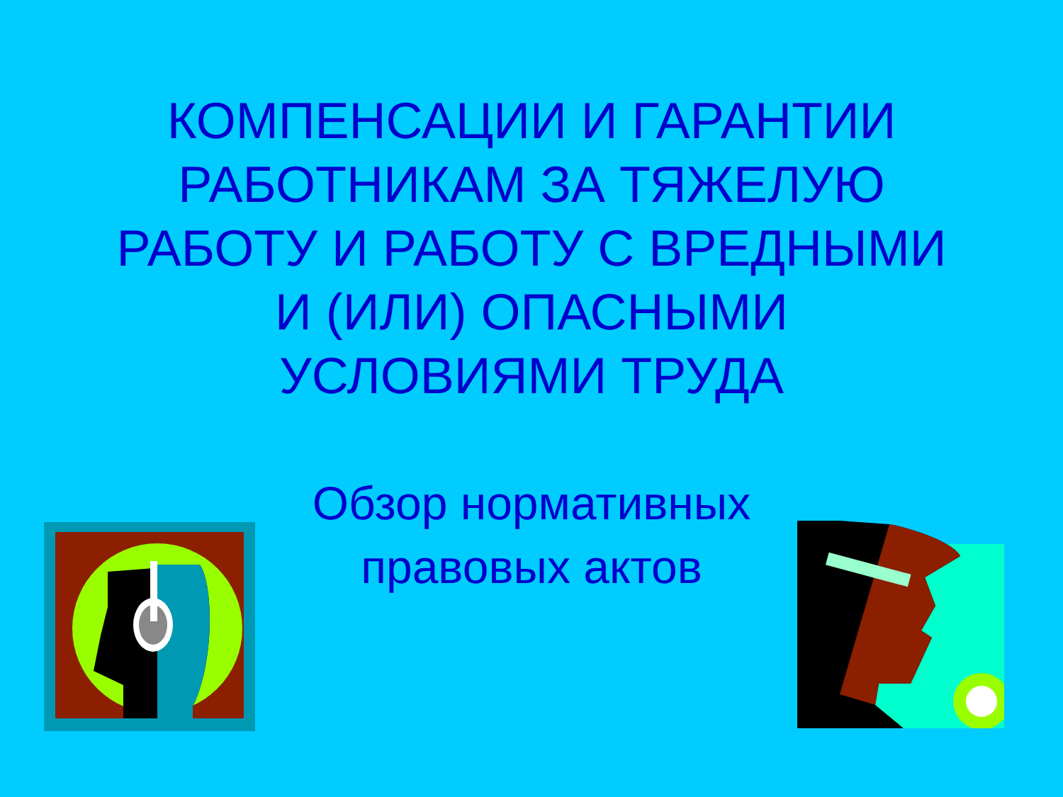КОМПЕНСАЦИИ И ГАРАНТИИ
РАБОТНИКАМ ЗА ТЯЖЕЛУЮ
РАБОТУ И РАБОТУ С ВРЕДНЫМИ
И (ИЛИ) ОПАСНЫМИ
УСЛОВИЯМИ ТРУДА
Обзор нормативных
правовых актов